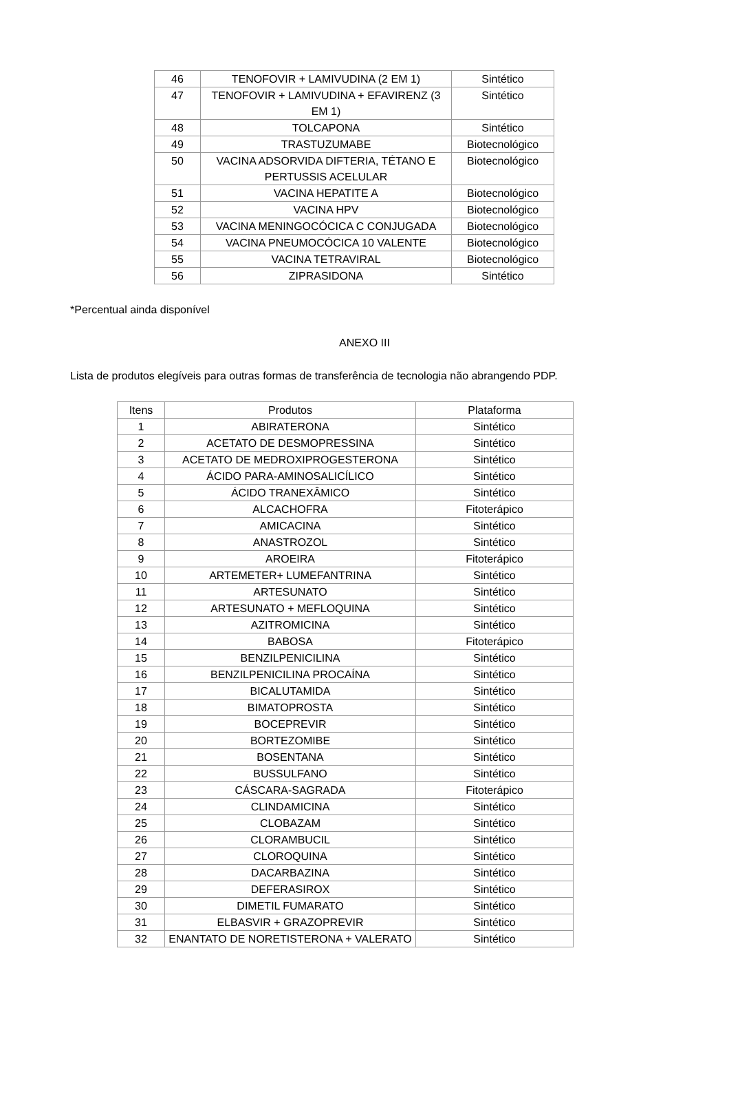| 46 | TENOFOVIR + LAMIVUDINA (2 EM 1) | Sintético |
| 47 | TENOFOVIR + LAMIVUDINA + EFAVIRENZ (3 EM 1) | Sintético |
| 48 | TOLCAPONA | Sintético |
| 49 | TRASTUZUMABE | Biotecnológico |
| 50 | VACINA ADSORVIDA DIFTERIA, TÉTANO E PERTUSSIS ACELULAR | Biotecnológico |
| 51 | VACINA HEPATITE A | Biotecnológico |
| 52 | VACINA HPV | Biotecnológico |
| 53 | VACINA MENINGOCÓCICA C CONJUGADA | Biotecnológico |
| 54 | VACINA PNEUMOCÓCICA 10 VALENTE | Biotecnológico |
| 55 | VACINA TETRAVIRAL | Biotecnológico |
| 56 | ZIPRASIDONA | Sintético |
*Percentual ainda disponível
ANEXO III
Lista de produtos elegíveis para outras formas de transferência de tecnologia não abrangendo PDP.
| Itens | Produtos | Plataforma |
| --- | --- | --- |
| 1 | ABIRATERONA | Sintético |
| 2 | ACETATO DE DESMOPRESSINA | Sintético |
| 3 | ACETATO DE MEDROXIPROGESTERONA | Sintético |
| 4 | ÁCIDO PARA-AMINOSALICÍLICO | Sintético |
| 5 | ÁCIDO TRANEXÂMICO | Sintético |
| 6 | ALCACHOFRA | Fitoterápico |
| 7 | AMICACINA | Sintético |
| 8 | ANASTROZOL | Sintético |
| 9 | AROEIRA | Fitoterápico |
| 10 | ARTEMETER+ LUMEFANTRINA | Sintético |
| 11 | ARTESUNATO | Sintético |
| 12 | ARTESUNATO + MEFLOQUINA | Sintético |
| 13 | AZITROMICINA | Sintético |
| 14 | BABOSA | Fitoterápico |
| 15 | BENZILPENICILINA | Sintético |
| 16 | BENZILPENICILINA PROCAÍNA | Sintético |
| 17 | BICALUTAMIDA | Sintético |
| 18 | BIMATOPROSTA | Sintético |
| 19 | BOCEPREVIR | Sintético |
| 20 | BORTEZOMIBE | Sintético |
| 21 | BOSENTANA | Sintético |
| 22 | BUSSULFANO | Sintético |
| 23 | CÁSCARA-SAGRADA | Fitoterápico |
| 24 | CLINDAMICINA | Sintético |
| 25 | CLOBAZAM | Sintético |
| 26 | CLORAMBUCIL | Sintético |
| 27 | CLOROQUINA | Sintético |
| 28 | DACARBAZINA | Sintético |
| 29 | DEFERASIROX | Sintético |
| 30 | DIMETIL FUMARATO | Sintético |
| 31 | ELBASVIR + GRAZOPREVIR | Sintético |
| 32 | ENANTATO DE NORETISTERONA + VALERATO | Sintético |